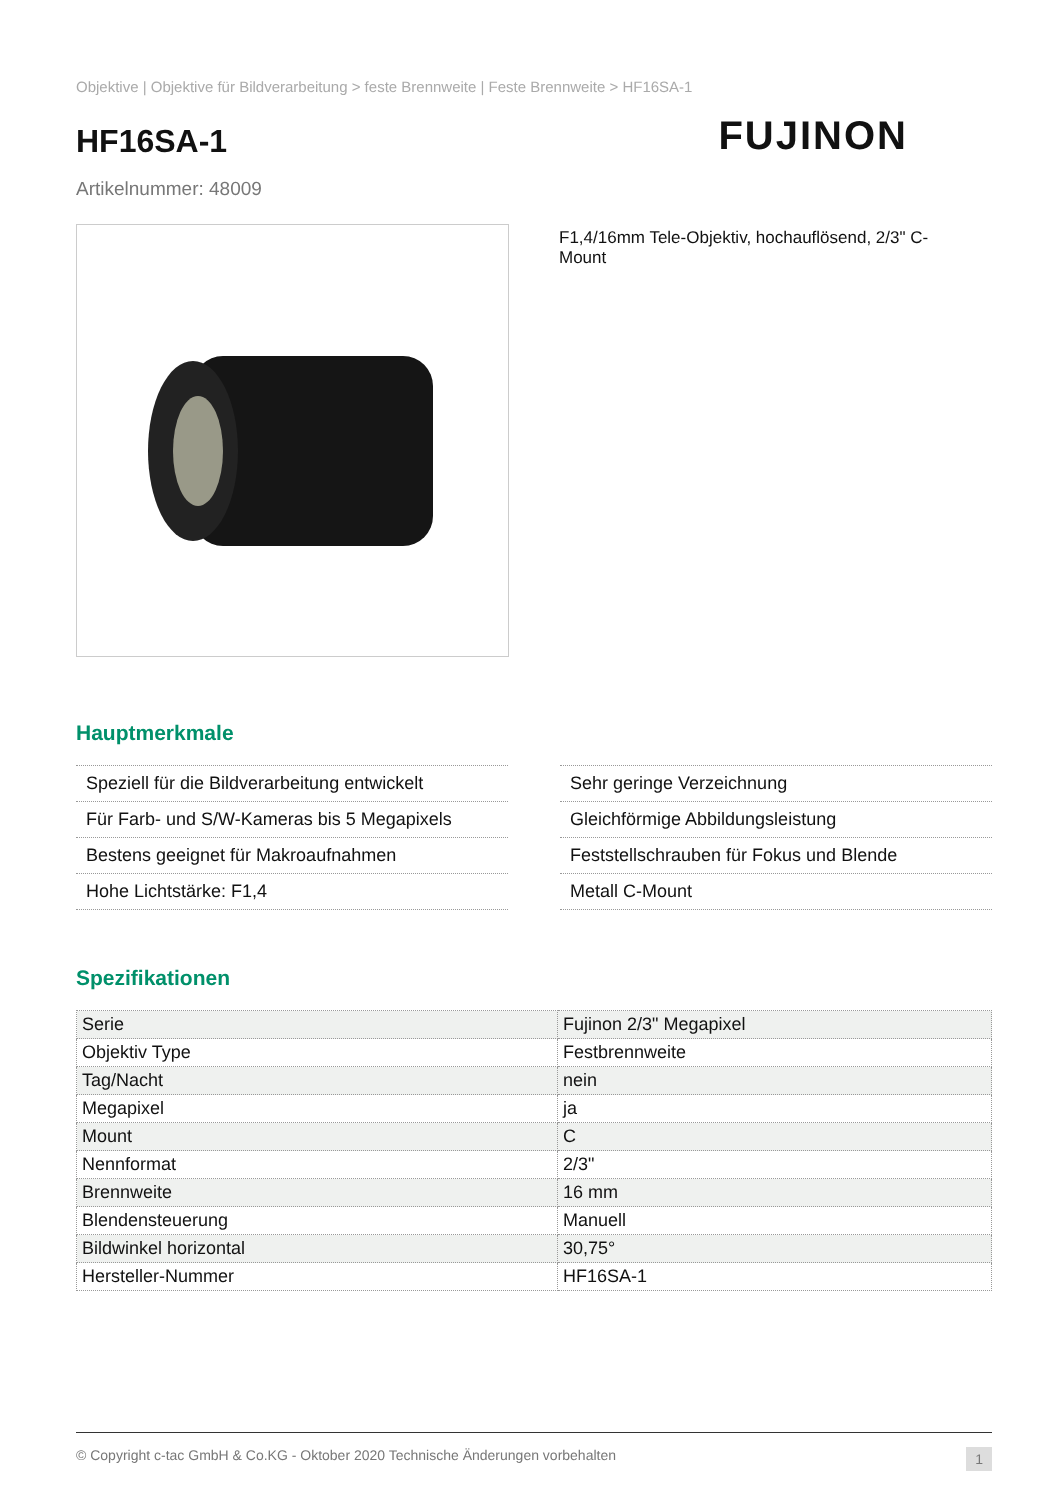Objektive | Objektive für Bildverarbeitung > feste Brennweite | Feste Brennweite > HF16SA-1
HF16SA-1
FUJINON
Artikelnummer: 48009
F1,4/16mm Tele-Objektiv, hochauflösend, 2/3" C-Mount
Hauptmerkmale
Speziell für die Bildverarbeitung entwickelt
Für Farb- und S/W-Kameras bis 5 Megapixels
Bestens geeignet für Makroaufnahmen
Hohe Lichtstärke: F1,4
Sehr geringe Verzeichnung
Gleichförmige Abbildungsleistung
Feststellschrauben für Fokus und Blende
Metall C-Mount
Spezifikationen
| Serie | Fujinon 2/3" Megapixel |
| Objektiv Type | Festbrennweite |
| Tag/Nacht | nein |
| Megapixel | ja |
| Mount | C |
| Nennformat | 2/3" |
| Brennweite | 16 mm |
| Blendensteuerung | Manuell |
| Bildwinkel horizontal | 30,75° |
| Hersteller-Nummer | HF16SA-1 |
© Copyright c-tac GmbH & Co.KG - Oktober 2020 Technische Änderungen vorbehalten 1